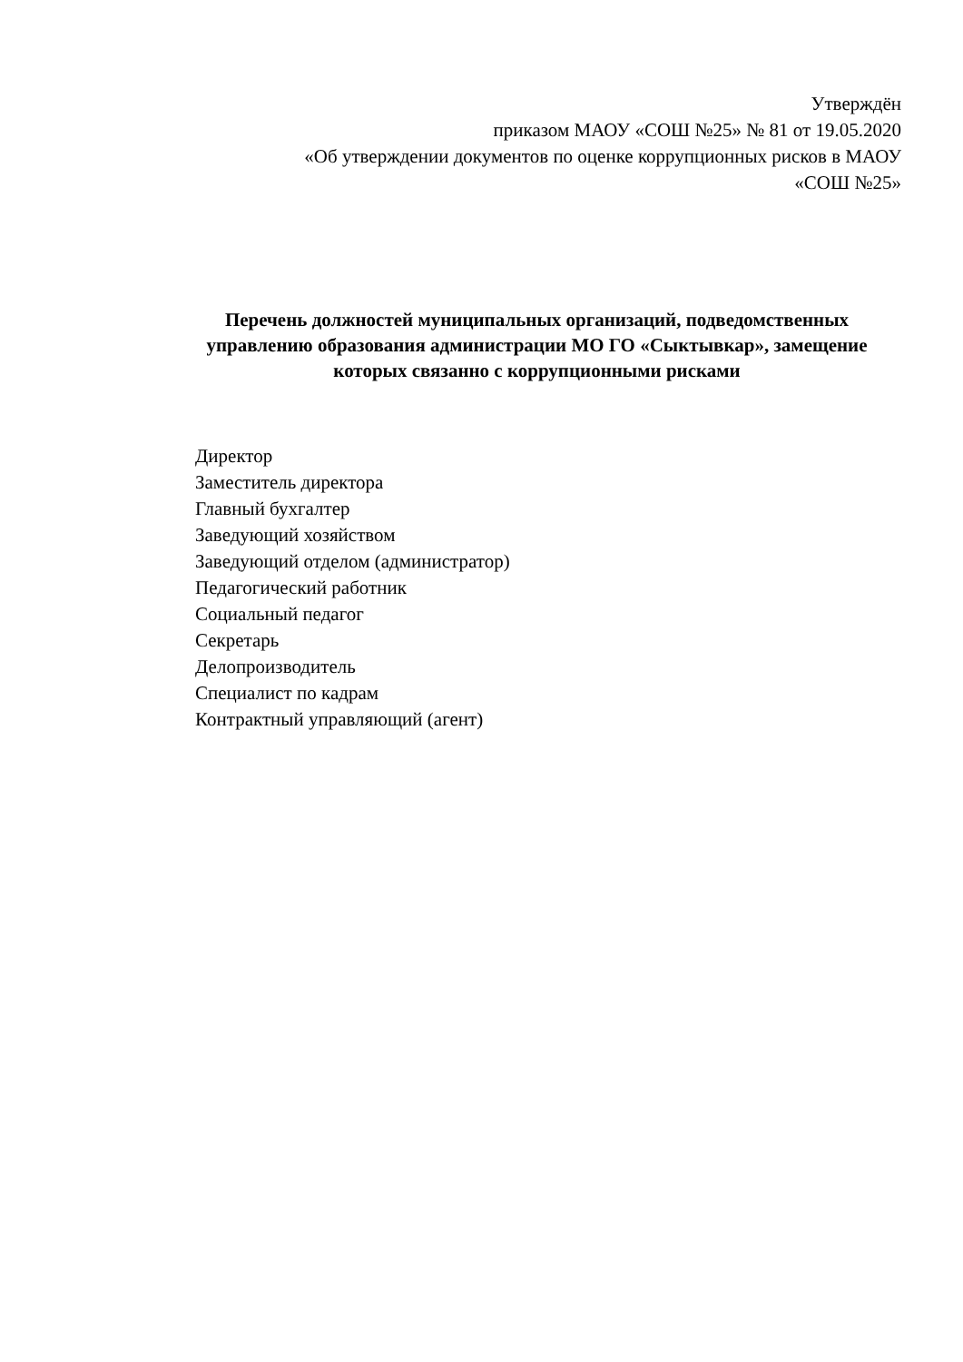Утверждён
приказом МАОУ «СОШ №25» № 81 от 19.05.2020
«Об утверждении документов по оценке коррупционных рисков в МАОУ
«СОШ №25»
Перечень должностей муниципальных организаций, подведомственных управлению образования администрации МО ГО «Сыктывкар», замещение которых связанно с коррупционными рисками
Директор
Заместитель директора
Главный бухгалтер
Заведующий хозяйством
Заведующий отделом (администратор)
Педагогический работник
Социальный педагог
Секретарь
Делопроизводитель
Специалист по кадрам
Контрактный управляющий (агент)